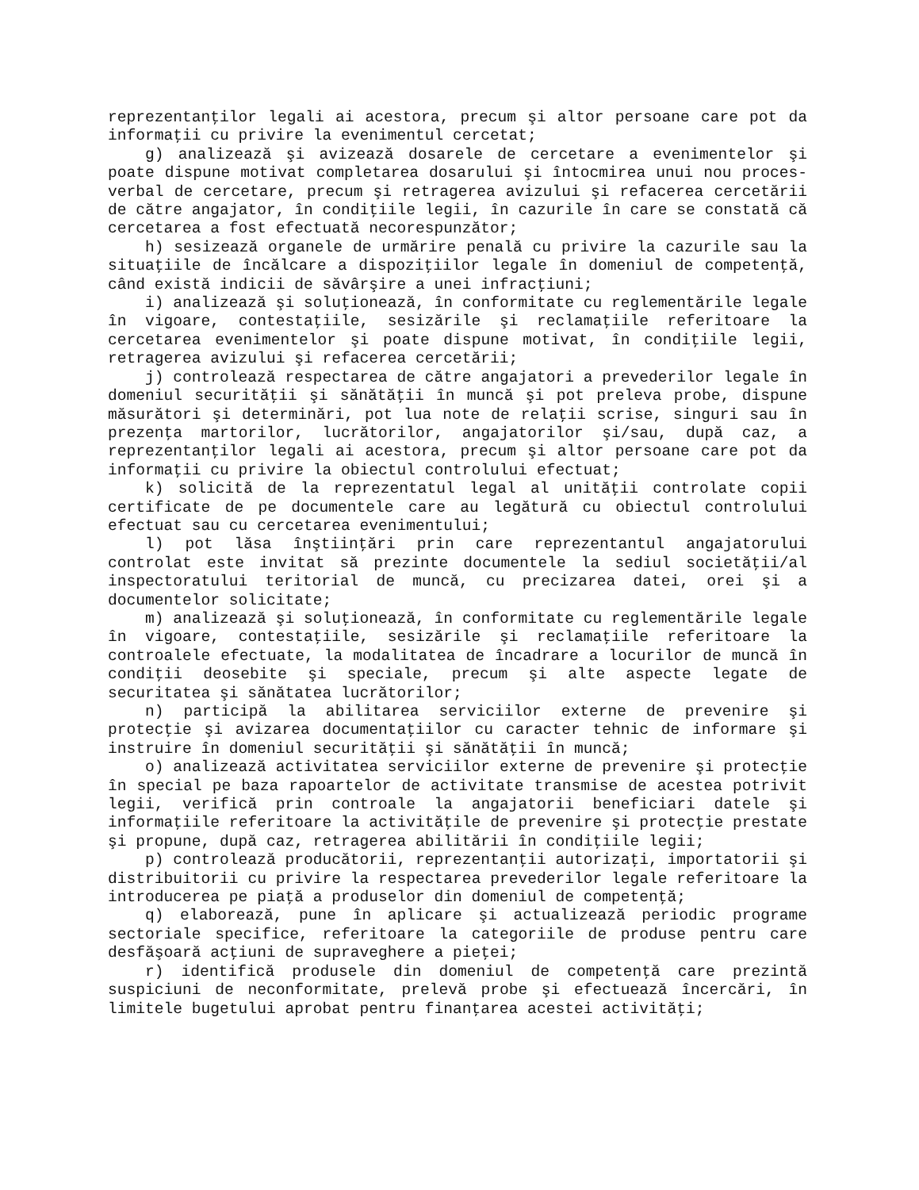reprezentanţilor legali ai acestora, precum şi altor persoane care pot da informaţii cu privire la evenimentul cercetat;
g) analizează şi avizează dosarele de cercetare a evenimentelor şi poate dispune motivat completarea dosarului şi întocmirea unui nou proces-verbal de cercetare, precum şi retragerea avizului şi refacerea cercetării de către angajator, în condiţiile legii, în cazurile în care se constată că cercetarea a fost efectuată necorespunzător;
h) sesizează organele de urmărire penală cu privire la cazurile sau la situaţiile de încălcare a dispoziţiilor legale în domeniul de competenţă, când există indicii de săvârşire a unei infracţiuni;
i) analizează şi soluţionează, în conformitate cu reglementările legale în vigoare, contestaţiile, sesizările şi reclamaţiile referitoare la cercetarea evenimentelor şi poate dispune motivat, în condiţiile legii, retragerea avizului şi refacerea cercetării;
j) controlează respectarea de către angajatori a prevederilor legale în domeniul securităţii şi sănătăţii în muncă şi pot preleva probe, dispune măsurători şi determinări, pot lua note de relaţii scrise, singuri sau în prezenţa martorilor, lucrătorilor, angajatorilor şi/sau, după caz, a reprezentanţilor legali ai acestora, precum şi altor persoane care pot da informaţii cu privire la obiectul controlului efectuat;
k) solicită de la reprezentatul legal al unităţii controlate copii certificate de pe documentele care au legătură cu obiectul controlului efectuat sau cu cercetarea evenimentului;
l) pot lăsa înştiinţări prin care reprezentantul angajatorului controlat este invitat să prezinte documentele la sediul societăţii/al inspectoratului teritorial de muncă, cu precizarea datei, orei şi a documentelor solicitate;
m) analizează şi soluţionează, în conformitate cu reglementările legale în vigoare, contestaţiile, sesizările şi reclamaţiile referitoare la controalele efectuate, la modalitatea de încadrare a locurilor de muncă în condiţii deosebite şi speciale, precum şi alte aspecte legate de securitatea şi sănătatea lucrătorilor;
n) participă la abilitarea serviciilor externe de prevenire şi protecţie şi avizarea documentaţiilor cu caracter tehnic de informare şi instruire în domeniul securităţii şi sănătăţii în muncă;
o) analizează activitatea serviciilor externe de prevenire şi protecţie în special pe baza rapoartelor de activitate transmise de acestea potrivit legii, verifică prin controale la angajatorii beneficiari datele şi informaţiile referitoare la activităţile de prevenire şi protecţie prestate şi propune, după caz, retragerea abilitării în condiţiile legii;
p) controlează producătorii, reprezentanţii autorizaţi, importatorii şi distribuitorii cu privire la respectarea prevederilor legale referitoare la introducerea pe piaţă a produselor din domeniul de competenţă;
q) elaborează, pune în aplicare şi actualizează periodic programe sectoriale specifice, referitoare la categoriile de produse pentru care desfăşoară acţiuni de supraveghere a pieţei;
r) identifică produsele din domeniul de competenţă care prezintă suspiciuni de neconformitate, prelevă probe şi efectuează încercări, în limitele bugetului aprobat pentru finanţarea acestei activităţi;